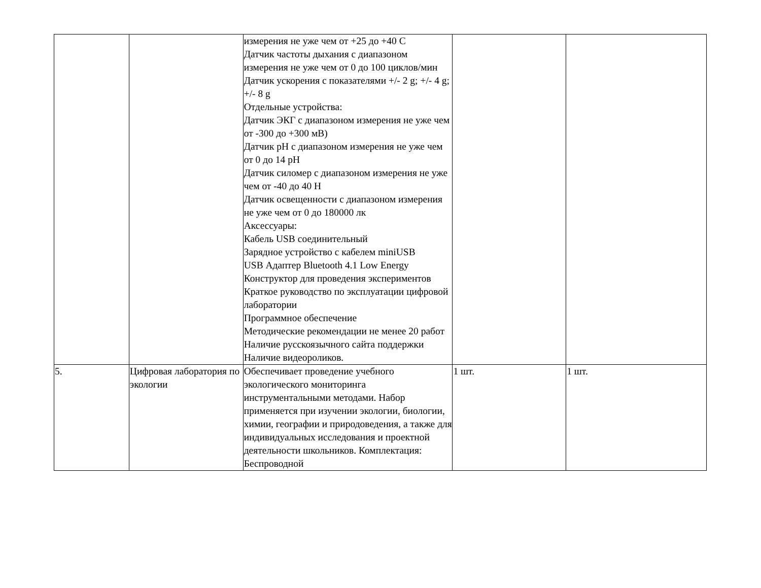| | | измерения не уже чем от +25 до +40 С Датчик частоты дыхания с диапазоном измерения не уже чем от 0 до 100 циклов/мин Датчик ускорения с показателями +/- 2 g; +/- 4 g; +/- 8 g Отдельные устройства: Датчик ЭКГ с диапазоном измерения не уже чем от -300 до +300 мВ) Датчик pH с диапазоном измерения не уже чем от 0 до 14 pH Датчик силомер с диапазоном измерения не уже чем от -40 до 40 Н Датчик освещенности с диапазоном измерения не уже чем от 0 до 180000 лк Аксессуары: Кабель USB соединительный Зарядное устройство с кабелем miniUSB USB Адаптер Bluetooth 4.1 Low Energy Конструктор для проведения экспериментов Краткое руководство по эксплуатации цифровой лаборатории Программное обеспечение Методические рекомендации не менее 20 работ Наличие русскоязычного сайта поддержки Наличие видеороликов. | | |
| 5. | Цифровая лаборатория по экологии | Обеспечивает проведение учебного экологического мониторинга инструментальными методами. Набор применяется при изучении экологии, биологии, химии, географии и природоведения, а также для индивидуальных исследования и проектной деятельности школьников. Комплектация: Беспроводной | 1 шт. | 1 шт. |